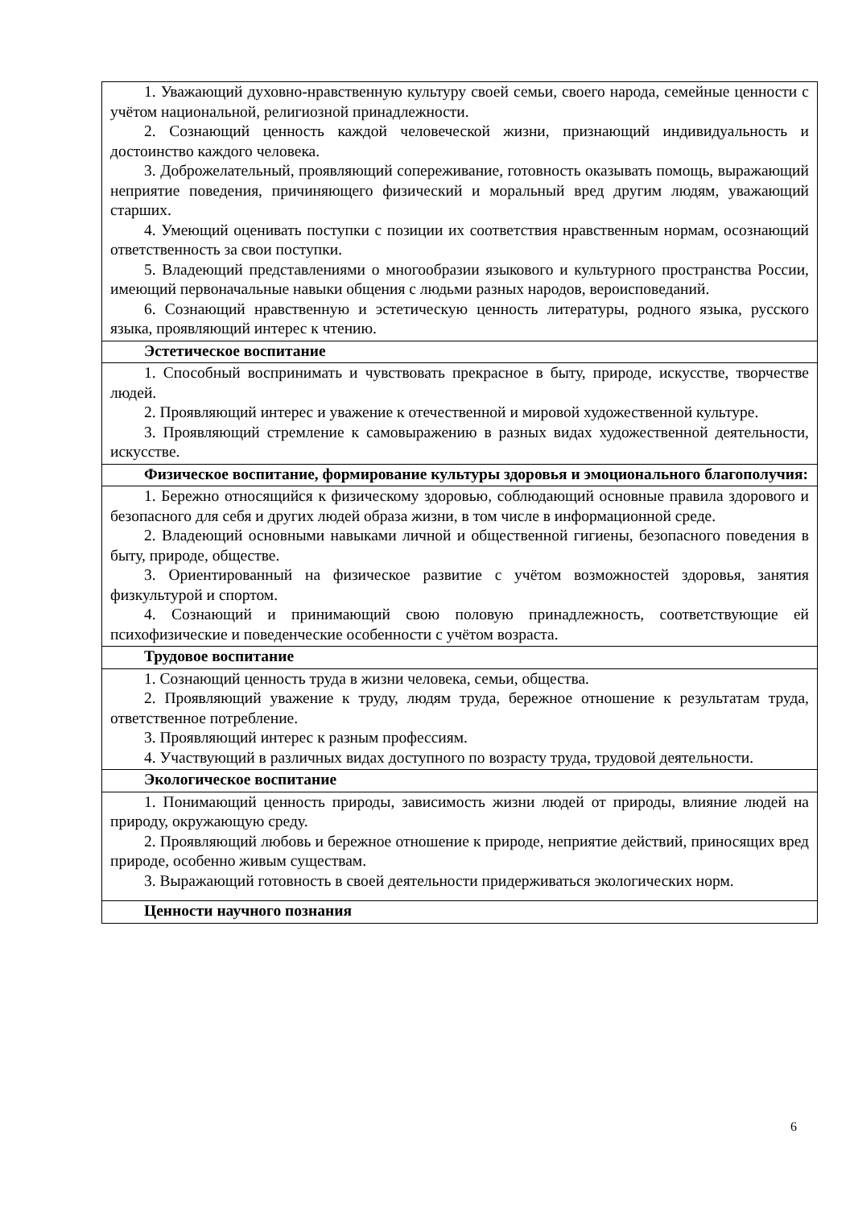| 1. Уважающий духовно-нравственную культуру своей семьи, своего народа, семейные ценности с учётом национальной, религиозной принадлежности. 2. Сознающий ценность каждой человеческой жизни, признающий индивидуальность и достоинство каждого человека. 3. Доброжелательный, проявляющий сопереживание, готовность оказывать помощь, выражающий неприятие поведения, причиняющего физический и моральный вред другим людям, уважающий старших. 4. Умеющий оценивать поступки с позиции их соответствия нравственным нормам, осознающий ответственность за свои поступки. 5. Владеющий представлениями о многообразии языкового и культурного пространства России, имеющий первоначальные навыки общения с людьми разных народов, вероисповеданий. 6. Сознающий нравственную и эстетическую ценность литературы, родного языка, русского языка, проявляющий интерес к чтению. |
| Эстетическое воспитание |
| 1. Способный воспринимать и чувствовать прекрасное в быту, природе, искусстве, творчестве людей. 2. Проявляющий интерес и уважение к отечественной и мировой художественной культуре. 3. Проявляющий стремление к самовыражению в разных видах художественной деятельности, искусстве. |
| Физическое воспитание, формирование культуры здоровья и эмоционального благополучия: |
| 1. Бережно относящийся к физическому здоровью, соблюдающий основные правила здорового и безопасного для себя и других людей образа жизни, в том числе в информационной среде. 2. Владеющий основными навыками личной и общественной гигиены, безопасного поведения в быту, природе, обществе. 3. Ориентированный на физическое развитие с учётом возможностей здоровья, занятия физкультурой и спортом. 4. Сознающий и принимающий свою половую принадлежность, соответствующие ей психофизические и поведенческие особенности с учётом возраста. |
| Трудовое воспитание |
| 1. Сознающий ценность труда в жизни человека, семьи, общества. 2. Проявляющий уважение к труду, людям труда, бережное отношение к результатам труда, ответственное потребление. 3. Проявляющий интерес к разным профессиям. 4. Участвующий в различных видах доступного по возрасту труда, трудовой деятельности. |
| Экологическое воспитание |
| 1. Понимающий ценность природы, зависимость жизни людей от природы, влияние людей на природу, окружающую среду. 2. Проявляющий любовь и бережное отношение к природе, неприятие действий, приносящих вред природе, особенно живым существам. 3. Выражающий готовность в своей деятельности придерживаться экологических норм. |
| Ценности научного познания |
6